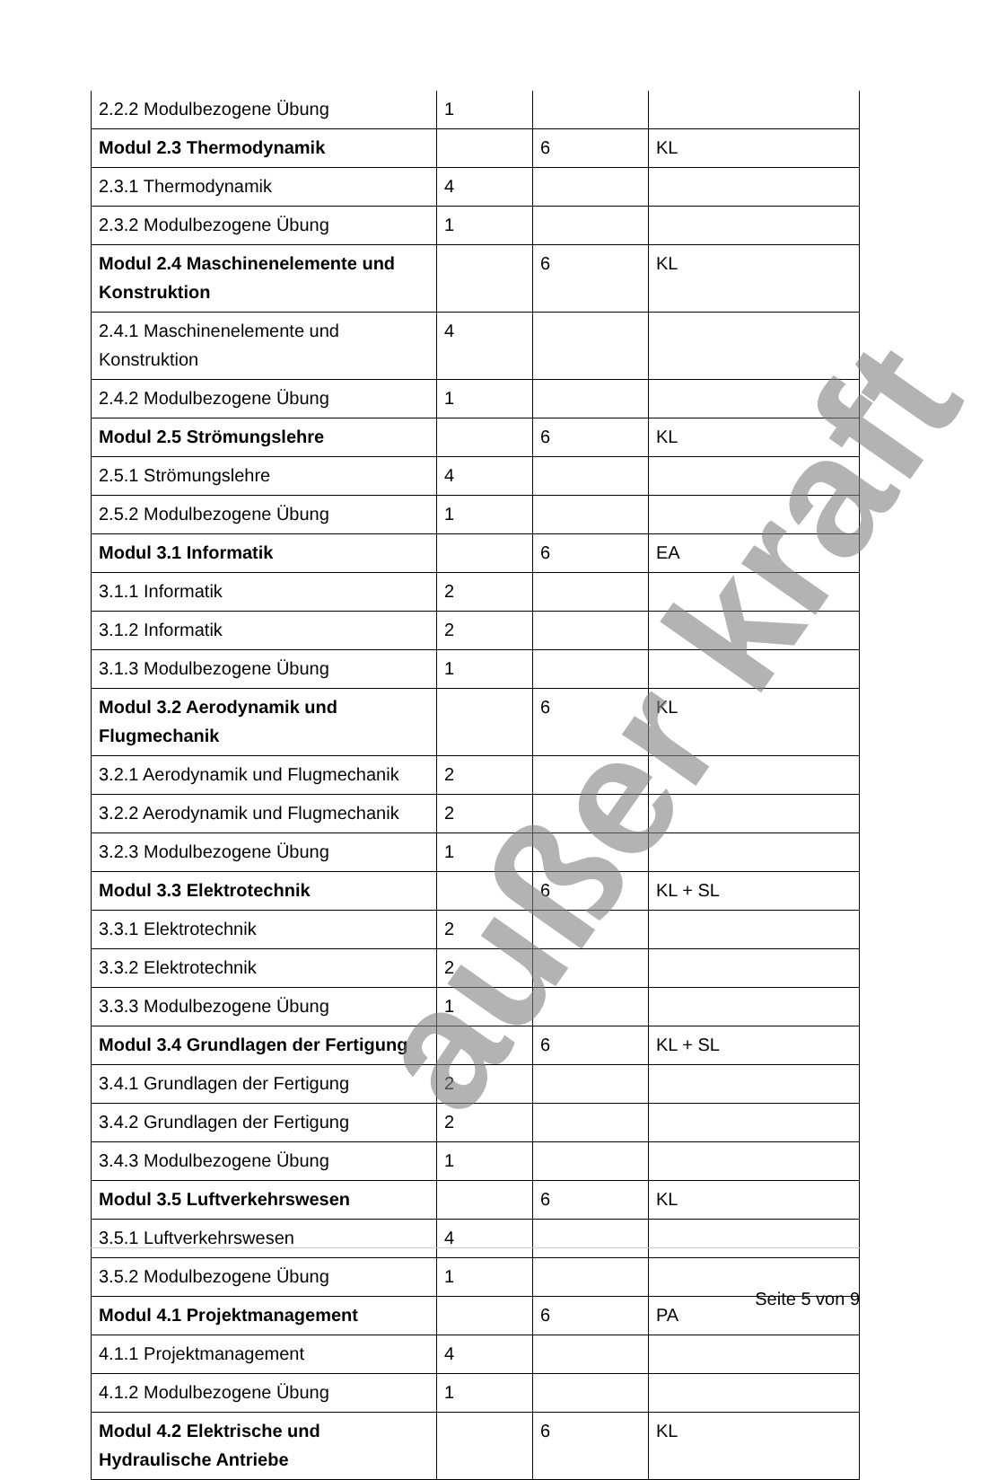| 2.2.2 Modulbezogene Übung | 1 | | |
| Modul 2.3 Thermodynamik | | 6 | KL |
| 2.3.1 Thermodynamik | 4 | | |
| 2.3.2 Modulbezogene Übung | 1 | | |
| Modul 2.4 Maschinenelemente und Konstruktion | | 6 | KL |
| 2.4.1 Maschinenelemente und Konstruktion | 4 | | |
| 2.4.2 Modulbezogene Übung | 1 | | |
| Modul 2.5 Strömungslehre | | 6 | KL |
| 2.5.1 Strömungslehre | 4 | | |
| 2.5.2 Modulbezogene Übung | 1 | | |
| Modul 3.1 Informatik | | 6 | EA |
| 3.1.1 Informatik | 2 | | |
| 3.1.2 Informatik | 2 | | |
| 3.1.3 Modulbezogene Übung | 1 | | |
| Modul 3.2 Aerodynamik und Flugmechanik | | 6 | KL |
| 3.2.1 Aerodynamik und Flugmechanik | 2 | | |
| 3.2.2 Aerodynamik und Flugmechanik | 2 | | |
| 3.2.3 Modulbezogene Übung | 1 | | |
| Modul 3.3 Elektrotechnik | | 6 | KL + SL |
| 3.3.1 Elektrotechnik | 2 | | |
| 3.3.2 Elektrotechnik | 2 | | |
| 3.3.3 Modulbezogene Übung | 1 | | |
| Modul 3.4 Grundlagen der Fertigung | | 6 | KL + SL |
| 3.4.1 Grundlagen der Fertigung | 2 | | |
| 3.4.2 Grundlagen der Fertigung | 2 | | |
| 3.4.3 Modulbezogene Übung | 1 | | |
| Modul 3.5 Luftverkehrswesen | | 6 | KL |
| 3.5.1 Luftverkehrswesen | 4 | | |
| 3.5.2 Modulbezogene Übung | 1 | | |
| Modul 4.1 Projektmanagement | | 6 | PA |
| 4.1.1 Projektmanagement | 4 | | |
| 4.1.2 Modulbezogene Übung | 1 | | |
| Modul 4.2 Elektrische und Hydraulische Antriebe | | 6 | KL |
außer kraft
Seite 5 von 9